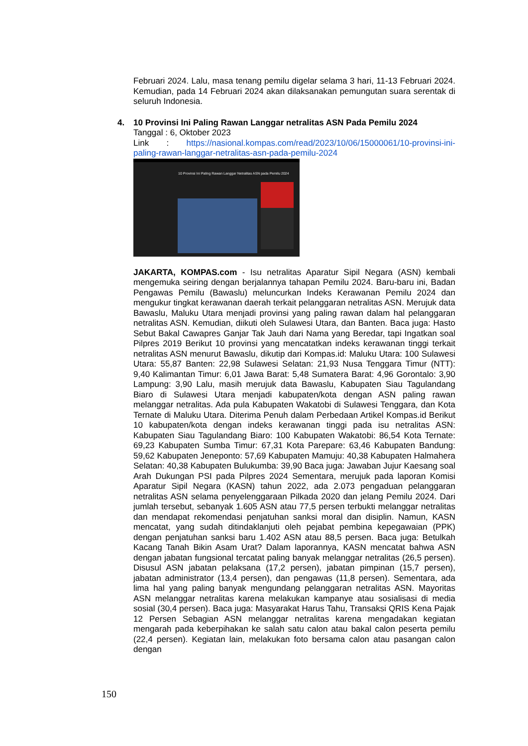Februari 2024. Lalu, masa tenang pemilu digelar selama 3 hari, 11-13 Februari 2024. Kemudian, pada 14 Februari 2024 akan dilaksanakan pemungutan suara serentak di seluruh Indonesia.
4.
10 Provinsi Ini Paling Rawan Langgar netralitas ASN Pada Pemilu 2024
Tanggal : 6, Oktober 2023
Link : https://nasional.kompas.com/read/2023/10/06/15000061/10-provinsi-ini-paling-rawan-langgar-netralitas-asn-pada-pemilu-2024
10 Provinsi Ini Paling Rawan Langgar Netralitas ASN pada Pemilu 2024
JAKARTA, KOMPAS.com - Isu netralitas Aparatur Sipil Negara (ASN) kembali mengemuka seiring dengan berjalannya tahapan Pemilu 2024. Baru-baru ini, Badan Pengawas Pemilu (Bawaslu) meluncurkan Indeks Kerawanan Pemilu 2024 dan mengukur tingkat kerawanan daerah terkait pelanggaran netralitas ASN. Merujuk data Bawaslu, Maluku Utara menjadi provinsi yang paling rawan dalam hal pelanggaran netralitas ASN. Kemudian, diikuti oleh Sulawesi Utara, dan Banten. Baca juga: Hasto Sebut Bakal Cawapres Ganjar Tak Jauh dari Nama yang Beredar, tapi Ingatkan soal Pilpres 2019 Berikut 10 provinsi yang mencatatkan indeks kerawanan tinggi terkait netralitas ASN menurut Bawaslu, dikutip dari Kompas.id: Maluku Utara: 100 Sulawesi Utara: 55,87 Banten: 22,98 Sulawesi Selatan: 21,93 Nusa Tenggara Timur (NTT): 9,40 Kalimantan Timur: 6,01 Jawa Barat: 5,48 Sumatera Barat: 4,96 Gorontalo: 3,90 Lampung: 3,90 Lalu, masih merujuk data Bawaslu, Kabupaten Siau Tagulandang Biaro di Sulawesi Utara menjadi kabupaten/kota dengan ASN paling rawan melanggar netralitas. Ada pula Kabupaten Wakatobi di Sulawesi Tenggara, dan Kota Ternate di Maluku Utara. Diterima Penuh dalam Perbedaan Artikel Kompas.id Berikut 10 kabupaten/kota dengan indeks kerawanan tinggi pada isu netralitas ASN: Kabupaten Siau Tagulandang Biaro: 100 Kabupaten Wakatobi: 86,54 Kota Ternate: 69,23 Kabupaten Sumba Timur: 67,31 Kota Parepare: 63,46 Kabupaten Bandung: 59,62 Kabupaten Jeneponto: 57,69 Kabupaten Mamuju: 40,38 Kabupaten Halmahera Selatan: 40,38 Kabupaten Bulukumba: 39,90 Baca juga: Jawaban Jujur Kaesang soal Arah Dukungan PSI pada Pilpres 2024 Sementara, merujuk pada laporan Komisi Aparatur Sipil Negara (KASN) tahun 2022, ada 2.073 pengaduan pelanggaran netralitas ASN selama penyelenggaraan Pilkada 2020 dan jelang Pemilu 2024. Dari jumlah tersebut, sebanyak 1.605 ASN atau 77,5 persen terbukti melanggar netralitas dan mendapat rekomendasi penjatuhan sanksi moral dan disiplin. Namun, KASN mencatat, yang sudah ditindaklanjuti oleh pejabat pembina kepegawaian (PPK) dengan penjatuhan sanksi baru 1.402 ASN atau 88,5 persen. Baca juga: Betulkah Kacang Tanah Bikin Asam Urat? Dalam laporannya, KASN mencatat bahwa ASN dengan jabatan fungsional tercatat paling banyak melanggar netralitas (26,5 persen). Disusul ASN jabatan pelaksana (17,2 persen), jabatan pimpinan (15,7 persen), jabatan administrator (13,4 persen), dan pengawas (11,8 persen). Sementara, ada lima hal yang paling banyak mengundang pelanggaran netralitas ASN. Mayoritas ASN melanggar netralitas karena melakukan kampanye atau sosialisasi di media sosial (30,4 persen). Baca juga: Masyarakat Harus Tahu, Transaksi QRIS Kena Pajak 12 Persen Sebagian ASN melanggar netralitas karena mengadakan kegiatan mengarah pada keberpihakan ke salah satu calon atau bakal calon peserta pemilu (22,4 persen). Kegiatan lain, melakukan foto bersama calon atau pasangan calon dengan
150